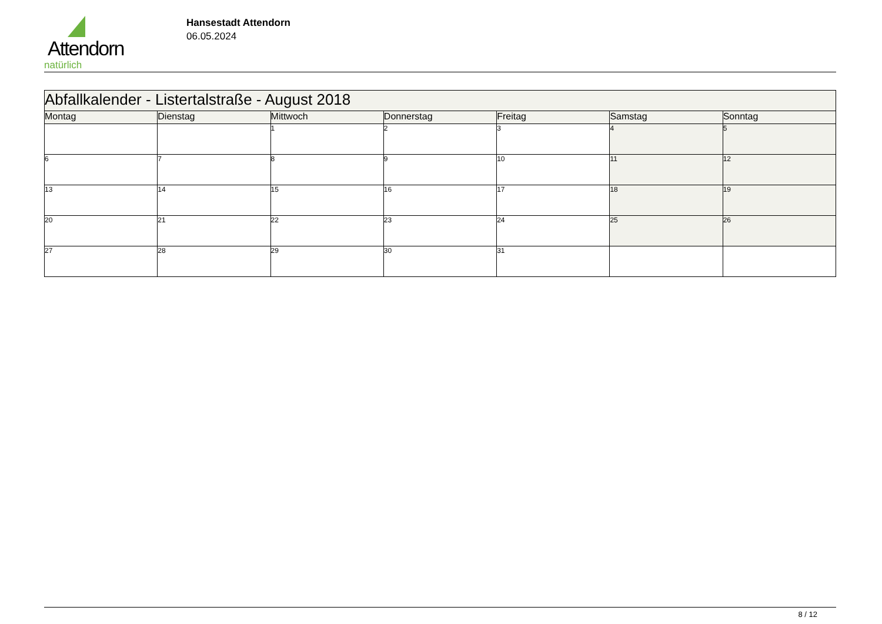Attendorn
natürlich
Hansestadt Attendorn
06.05.2024
| Abfallkalender - Listertalstraße - August 2018 | | | | | | |
| Montag | Dienstag | Mittwoch | Donnerstag | Freitag | Samstag | Sonntag |
| | | 1 | 2 | 3 | 4 | 5 |
| 6 | 7 | 8 | 9 | 10 | 11 | 12 |
| 13 | 14 | 15 | 16 | 17 | 18 | 19 |
| 20 | 21 | 22 | 23 | 24 | 25 | 26 |
| 27 | 28 | 29 | 30 | 31 | | |
8 / 12